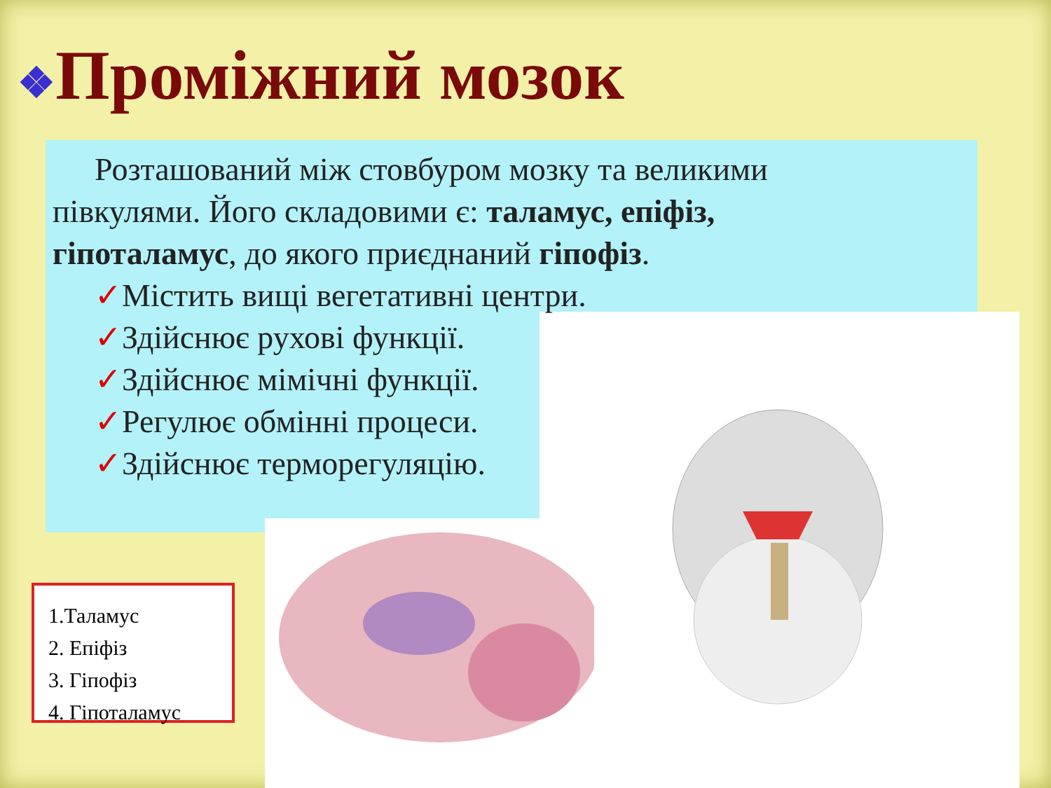❖Проміжний мозок
Розташований між стовбуром мозку та великими півкулями. Його складовими є: таламус, епіфіз, гіпоталамус, до якого приєднаний гіпофіз.
✓Містить вищі вегетативні центри.
✓Здійснює рухові функції.
✓Здійснює мімічні функції.
✓Регулює обмінні процеси.
✓Здійснює терморегуляцію.
1.Таламус
2. Епіфіз
3. Гіпофіз
4. Гіпоталамус